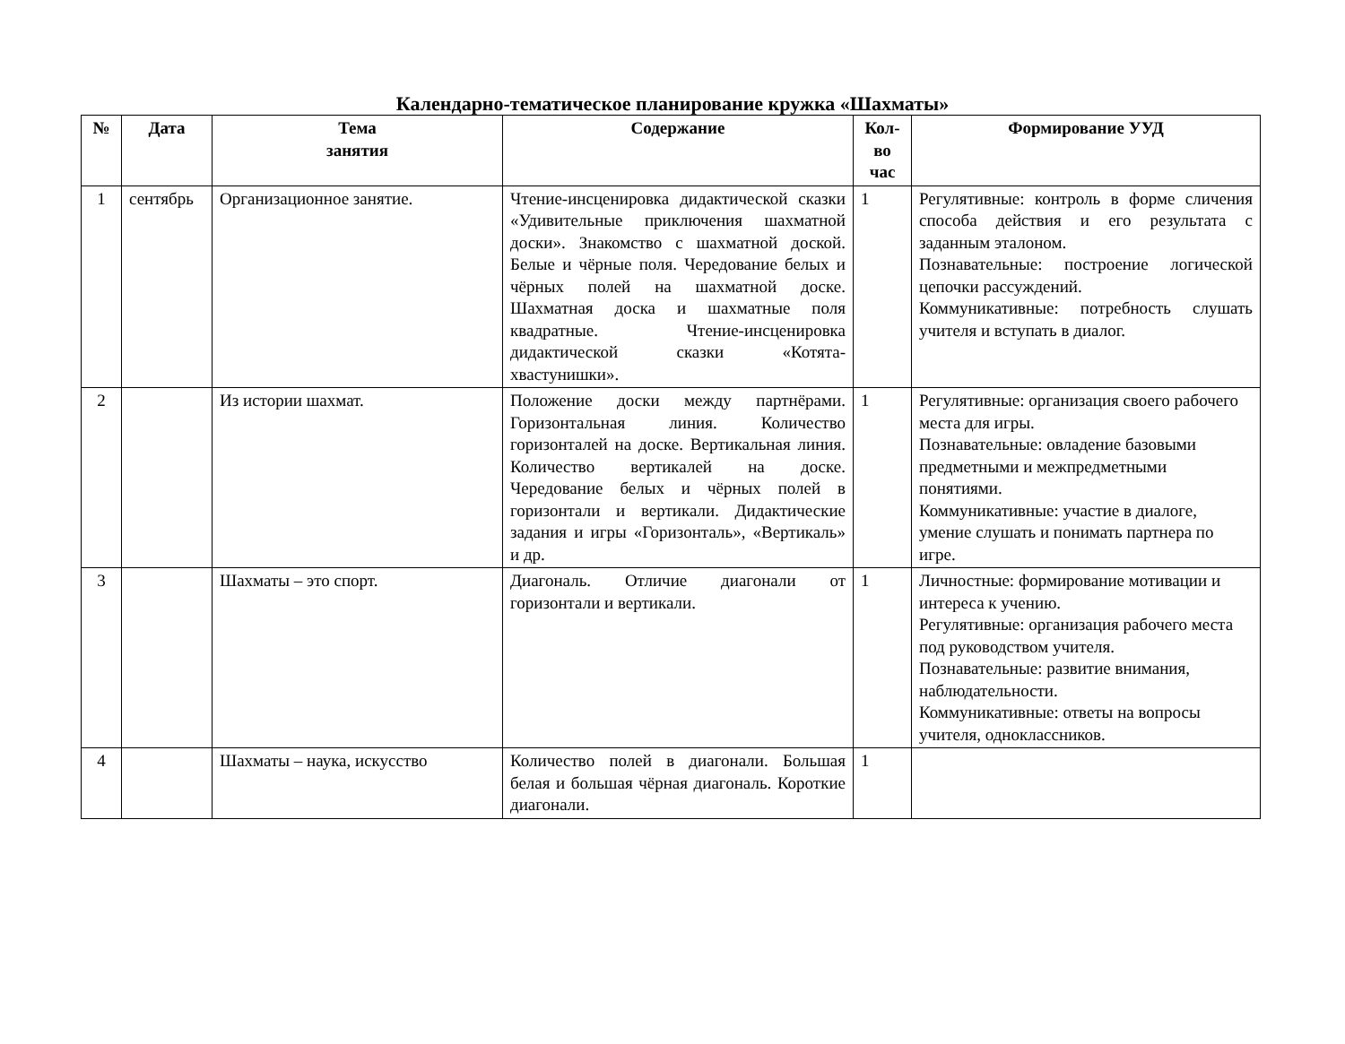Календарно-тематическое планирование кружка «Шахматы»
| № | Дата | Тема занятия | Содержание | Кол- во час | Формирование УУД |
| --- | --- | --- | --- | --- | --- |
| 1 | сентябрь | Организационное занятие. | Чтение-инсценировка дидактической сказки «Удивительные приключения шахматной доски». Знакомство с шахматной доской. Белые и чёрные поля. Чередование белых и чёрных полей на шахматной доске. Шахматная доска и шахматные поля квадратные. Чтение-инсценировка дидактической сказки «Котята-хвастунишки». | 1 | Регулятивные: контроль в форме сличения способа действия и его результата с заданным эталоном. Познавательные: построение логической цепочки рассуждений. Коммуникативные: потребность слушать учителя и вступать в диалог. |
| 2 | | Из истории шахмат. | Положение доски между партнёрами. Горизонтальная линия. Количество горизонталей на доске. Вертикальная линия. Количество вертикалей на доске. Чередование белых и чёрных полей в горизонтали и вертикали. Дидактические задания и игры «Горизонталь», «Вертикаль» и др. | 1 | Регулятивные: организация своего рабочего места для игры. Познавательные: овладение базовыми предметными и межпредметными понятиями. Коммуникативные: участие в диалоге, умение слушать и понимать партнера по игре. |
| 3 | | Шахматы – это спорт. | Диагональ. Отличие диагонали от горизонтали и вертикали. | 1 | Личностные: формирование мотивации и интереса к учению. Регулятивные: организация рабочего места под руководством учителя. Познавательные: развитие внимания, наблюдательности. Коммуникативные: ответы на вопросы учителя, одноклассников. |
| 4 | | Шахматы – наука, искусство | Количество полей в диагонали. Большая белая и большая чёрная диагональ. Короткие диагонали. | 1 | |